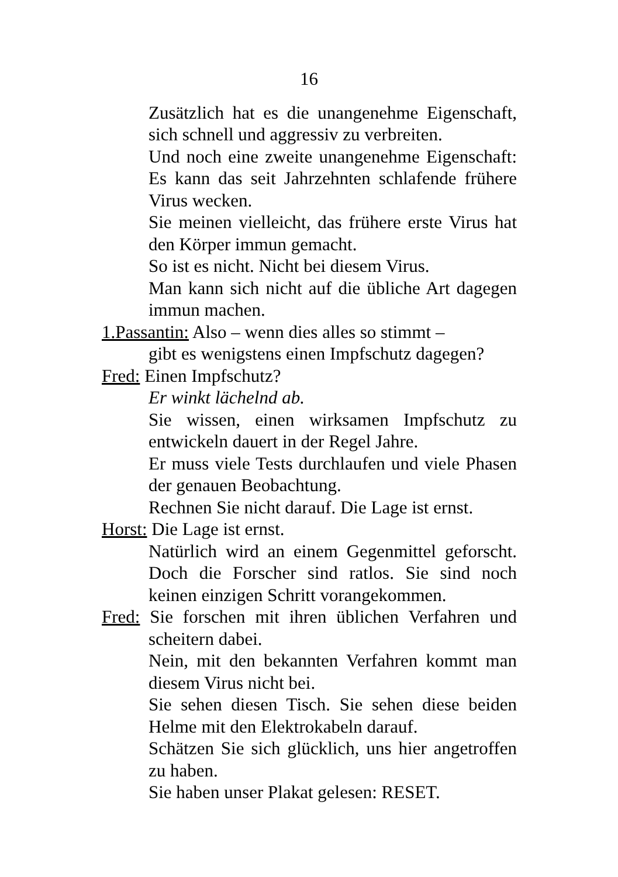16
Zusätzlich hat es die unangenehme Eigenschaft, sich schnell und aggressiv zu verbreiten.
Und noch eine zweite unangenehme Eigenschaft: Es kann das seit Jahrzehnten schlafende frühere Virus wecken.
Sie meinen vielleicht, das frühere erste Virus hat den Körper immun gemacht.
So ist es nicht. Nicht bei diesem Virus.
Man kann sich nicht auf die übliche Art dagegen immun machen.
1.Passantin: Also – wenn dies alles so stimmt –
gibt es wenigstens einen Impfschutz dagegen?
Fred: Einen Impfschutz?
Er winkt lächelnd ab.
Sie wissen, einen wirksamen Impfschutz zu entwickeln dauert in der Regel Jahre.
Er muss viele Tests durchlaufen und viele Phasen der genauen Beobachtung.
Rechnen Sie nicht darauf. Die Lage ist ernst.
Horst: Die Lage ist ernst.
Natürlich wird an einem Gegenmittel geforscht. Doch die Forscher sind ratlos. Sie sind noch keinen einzigen Schritt vorangekommen.
Fred: Sie forschen mit ihren üblichen Verfahren und scheitern dabei.
Nein, mit den bekannten Verfahren kommt man diesem Virus nicht bei.
Sie sehen diesen Tisch. Sie sehen diese beiden Helme mit den Elektrokabeln darauf.
Schätzen Sie sich glücklich, uns hier angetroffen zu haben.
Sie haben unser Plakat gelesen: RESET.